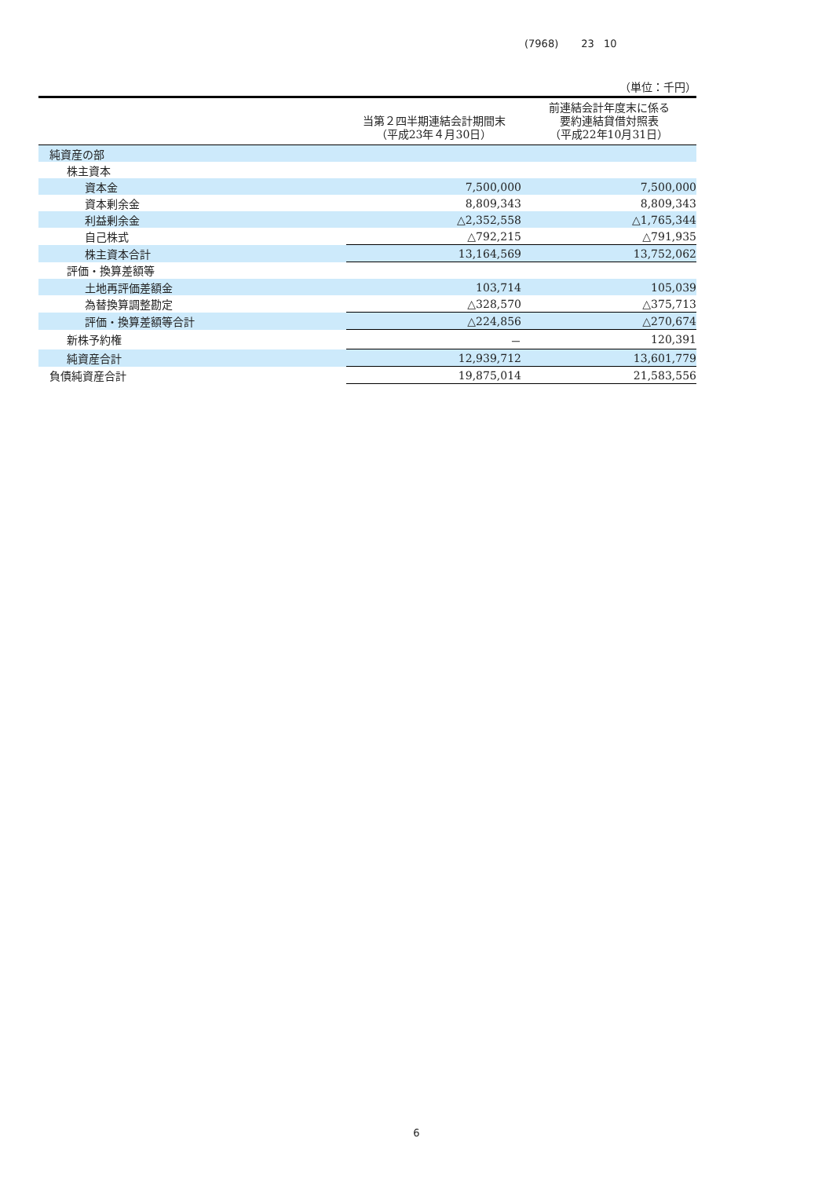(7968) 23 10
（単位：千円）
| | 当第２四半期連結会計期間末 （平成23年４月30日） | 前連結会計年度末に係る 要約連結貸借対照表 （平成22年10月31日） |
| --- | --- | --- |
| 純資産の部 | | |
| 株主資本 | | |
| 資本金 | 7,500,000 | 7,500,000 |
| 資本剰余金 | 8,809,343 | 8,809,343 |
| 利益剰余金 | △2,352,558 | △1,765,344 |
| 自己株式 | △792,215 | △791,935 |
| 株主資本合計 | 13,164,569 | 13,752,062 |
| 評価・換算差額等 | | |
| 土地再評価差額金 | 103,714 | 105,039 |
| 為替換算調整勘定 | △328,570 | △375,713 |
| 評価・換算差額等合計 | △224,856 | △270,674 |
| 新株予約権 | － | 120,391 |
| 純資産合計 | 12,939,712 | 13,601,779 |
| 負債純資産合計 | 19,875,014 | 21,583,556 |
6